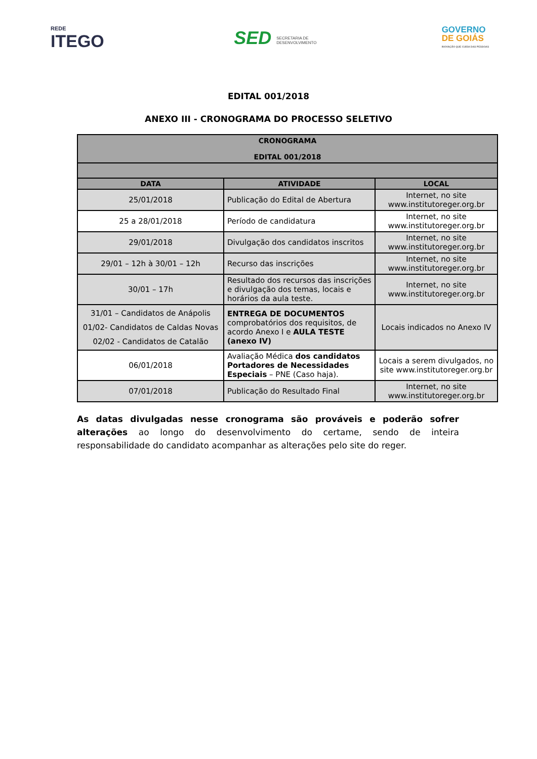REDE
ITEGO
SED SECRETARIA DE DESENVOLVIMENTO
GOVERNO
DE GOIÁS
INOVAÇÃO QUE CUIDA DAS PESSOAS
EDITAL 001/2018
ANEXO III - CRONOGRAMA DO PROCESSO SELETIVO
| CRONOGRAMA EDITAL 001/2018 | | |
| --- | --- | --- |
| DATA | ATIVIDADE | LOCAL |
| 25/01/2018 | Publicação do Edital de Abertura | Internet, no site www.institutoreger.org.br |
| 25 a 28/01/2018 | Período de candidatura | Internet, no site www.institutoreger.org.br |
| 29/01/2018 | Divulgação dos candidatos inscritos | Internet, no site www.institutoreger.org.br |
| 29/01 – 12h à 30/01 – 12h | Recurso das inscrições | Internet, no site www.institutoreger.org.br |
| 30/01 – 17h | Resultado dos recursos das inscrições e divulgação dos temas, locais e horários da aula teste. | Internet, no site www.institutoreger.org.br |
| 31/01 – Candidatos de Anápolis 01/02- Candidatos de Caldas Novas 02/02 - Candidatos de Catalão | ENTREGA DE DOCUMENTOS comprobatórios dos requisitos, de acordo Anexo I e AULA TESTE (anexo IV) | Locais indicados no Anexo IV |
| 06/01/2018 | Avaliação Médica dos candidatos Portadores de Necessidades Especiais – PNE (Caso haja). | Locais a serem divulgados, no site www.institutoreger.org.br |
| 07/01/2018 | Publicação do Resultado Final | Internet, no site www.institutoreger.org.br |
As datas divulgadas nesse cronograma são prováveis e poderão sofrer alterações ao longo do desenvolvimento do certame, sendo de inteira responsabilidade do candidato acompanhar as alterações pelo site do reger.